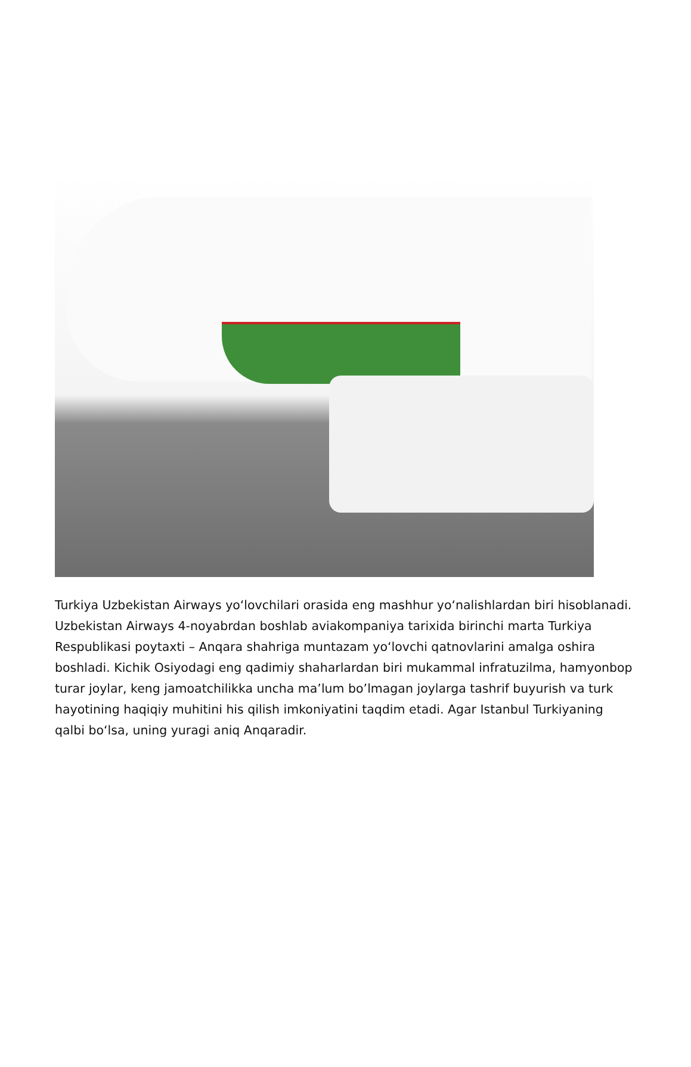Turkiya Uzbekistan Airways yoʻlovchilari orasida eng mashhur yoʻnalishlardan biri hisoblanadi. Uzbekistan Airways 4-noyabrdan boshlab aviakompaniya tarixida birinchi marta Turkiya Respublikasi poytaxti – Anqara shahriga muntazam yoʻlovchi qatnovlarini amalga oshira boshladi. Kichik Osiyodagi eng qadimiy shaharlardan biri mukammal infratuzilma, hamyonbop turar joylar, keng jamoatchilikka uncha ma’lum bo’lmagan joylarga tashrif buyurish va turk hayotining haqiqiy muhitini his qilish imkoniyatini taqdim etadi. Agar Istanbul Turkiyaning qalbi boʻlsa, uning yuragi aniq Anqaradir.